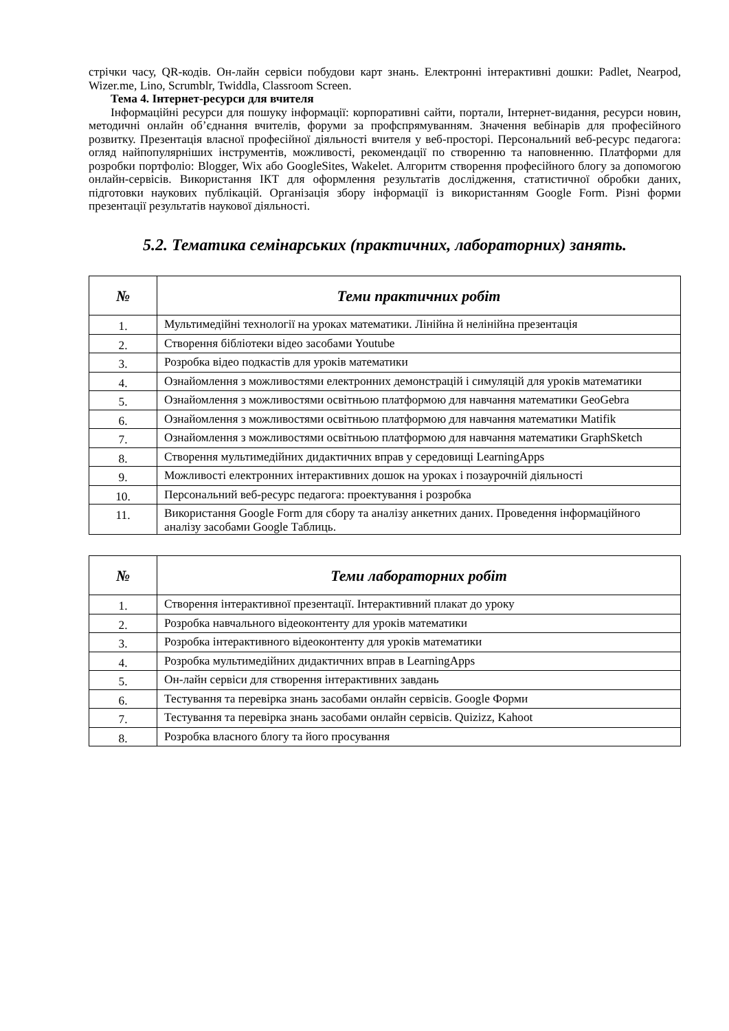стрічки часу, QR-кодів. Он-лайн сервіси побудови карт знань. Електронні інтерактивні дошки: Padlet, Nearpod, Wizer.me, Lino, Scrumblr, Twiddla, Classroom Screen.
Тема 4. Інтернет-ресурси для вчителя
Інформаційні ресурси для пошуку інформації: корпоративні сайти, портали, Інтернет-видання, ресурси новин, методичні онлайн об’єднання вчителів, форуми за профспрямуванням. Значення вебінарів для професійного розвитку. Презентація власної професійної діяльності вчителя у веб-просторі. Персональний веб-ресурс педагога: огляд найпопулярніших інструментів, можливості, рекомендації по створенню та наповненню. Платформи для розробки портфоліо: Blogger, Wix або GoogleSites, Wakelet. Алгоритм створення професійного блогу за допомогою онлайн-сервісів. Використання ІКТ для оформлення результатів дослідження, статистичної обробки даних, підготовки наукових публікацій. Організація збору інформації із використанням Google Form. Різні форми презентації результатів наукової діяльності.
5.2. Тематика семінарських (практичних, лабораторних) занять.
| № | Теми практичних робіт |
| --- | --- |
| 1. | Мультимедійні технології на уроках математики. Лінійна й нелінійна презентація |
| 2. | Створення бібліотеки відео засобами Youtube |
| 3. | Розробка відео подкастів для уроків математики |
| 4. | Ознайомлення з можливостями електронних демонстрацій і симуляцій для уроків математики |
| 5. | Ознайомлення з можливостями освітньою платформою для навчання математики GeoGebra |
| 6. | Ознайомлення з можливостями освітньою платформою для навчання математики Matifik |
| 7. | Ознайомлення з можливостями освітньою платформою для навчання математики GraphSketch |
| 8. | Створення мультимедійних дидактичних вправ у середовищі LearningApps |
| 9. | Можливості електронних інтерактивних дошок на уроках і позаурочній діяльності |
| 10. | Персональний веб-ресурс педагога: проектування і розробка |
| 11. | Використання Google Form для сбору та аналізу анкетних даних. Проведення інформаційного аналізу засобами Google Таблиць. |
| № | Теми лабораторних робіт |
| --- | --- |
| 1. | Створення інтерактивної презентації. Інтерактивний плакат до уроку |
| 2. | Розробка навчального відеоконтенту для уроків математики |
| 3. | Розробка інтерактивного відеоконтенту для уроків математики |
| 4. | Розробка мультимедійних дидактичних вправ в LearningApps |
| 5. | Он-лайн сервіси для створення інтерактивних завдань |
| 6. | Тестування та перевірка знань засобами онлайн сервісів. Google Форми |
| 7. | Тестування та перевірка знань засобами онлайн сервісів. Quizizz, Kahoot |
| 8. | Розробка власного блогу та його просування |